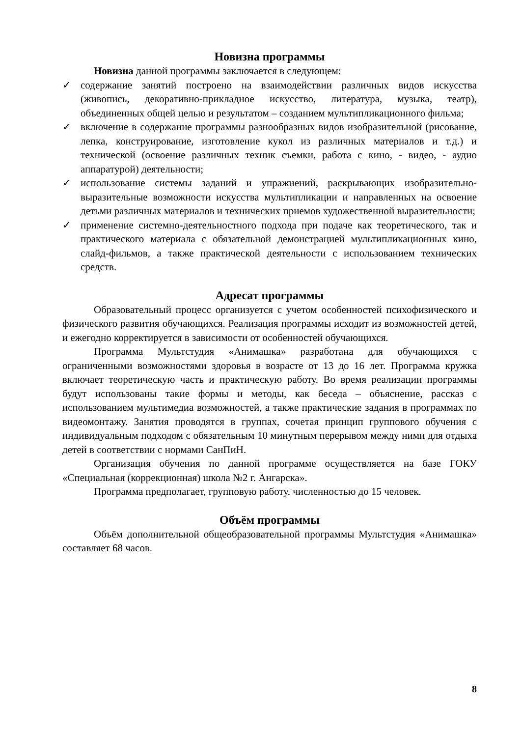Новизна программы
Новизна данной программы заключается в следующем:
✓ содержание занятий построено на взаимодействии различных видов искусства (живопись, декоративно-прикладное искусство, литература, музыка, театр), объединенных общей целью и результатом – созданием мультипликационного фильма;
✓ включение в содержание программы разнообразных видов изобразительной (рисование, лепка, конструирование, изготовление кукол из различных материалов и т.д.) и технической (освоение различных техник съемки, работа с кино, - видео, - аудио аппаратурой) деятельности;
✓ использование системы заданий и упражнений, раскрывающих изобразительно-выразительные возможности искусства мультипликации и направленных на освоение детьми различных материалов и технических приемов художественной выразительности;
✓ применение системно-деятельностного подхода при подаче как теоретического, так и практического материала с обязательной демонстрацией мультипликационных кино, слайд-фильмов, а также практической деятельности с использованием технических средств.
Адресат программы
Образовательный процесс организуется с учетом особенностей психофизического и физического развития обучающихся. Реализация программы исходит из возможностей детей, и ежегодно корректируется в зависимости от особенностей обучающихся.
Программа Мультстудия «Анимашка» разработана для обучающихся с ограниченными возможностями здоровья в возрасте от 13 до 16 лет. Программа кружка включает теоретическую часть и практическую работу. Во время реализации программы будут использованы такие формы и методы, как беседа – объяснение, рассказ с использованием мультимедиа возможностей, а также практические задания в программах по видеомонтажу. Занятия проводятся в группах, сочетая принцип группового обучения с индивидуальным подходом с обязательным 10 минутным перерывом между ними для отдыха детей в соответствии с нормами СанПиН.
Организация обучения по данной программе осуществляется на базе ГОКУ «Специальная (коррекционная) школа №2 г. Ангарска».
Программа предполагает, групповую работу, численностью до 15 человек.
Объём программы
Объём дополнительной общеобразовательной программы Мультстудия «Анимашка» составляет 68 часов.
8